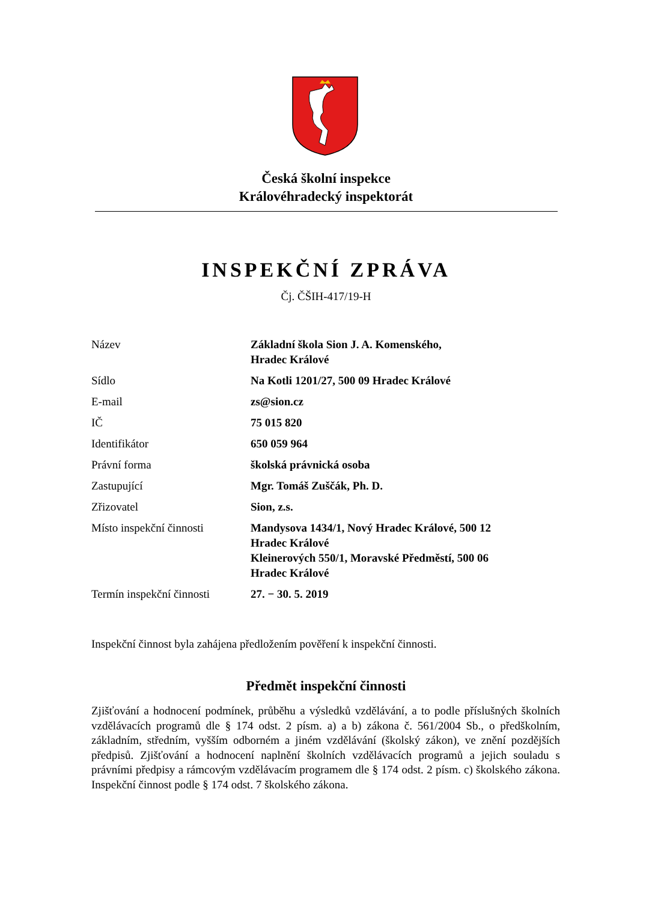Česká školní inspekce
Královéhradecký inspektorát
INSPEKČNÍ ZPRÁVA
Čj. ČŠIH-417/19-H
| Název | Základní škola Sion J. A. Komenského, Hradec Králové |
| Sídlo | Na Kotli 1201/27, 500 09 Hradec Králové |
| E-mail | zs@sion.cz |
| IČ | 75 015 820 |
| Identifikátor | 650 059 964 |
| Právní forma | školská právnická osoba |
| Zastupující | Mgr. Tomáš Zuščák, Ph. D. |
| Zřizovatel | Sion, z.s. |
| Místo inspekční činnosti | Mandysova 1434/1, Nový Hradec Králové, 500 12 Hradec Králové Kleinerových 550/1, Moravské Předměstí, 500 06 Hradec Králové |
| Termín inspekční činnosti | 27. − 30. 5. 2019 |
Inspekční činnost byla zahájena předložením pověření k inspekční činnosti.
Předmět inspekční činnosti
Zjišťování a hodnocení podmínek, průběhu a výsledků vzdělávání, a to podle příslušných školních vzdělávacích programů dle § 174 odst. 2 písm. a) a b) zákona č. 561/2004 Sb., o předškolním, základním, středním, vyšším odborném a jiném vzdělávání (školský zákon), ve znění pozdějších předpisů. Zjišťování a hodnocení naplnění školních vzdělávacích programů a jejich souladu s právními předpisy a rámcovým vzdělávacím programem dle § 174 odst. 2 písm. c) školského zákona. Inspekční činnost podle § 174 odst. 7 školského zákona.